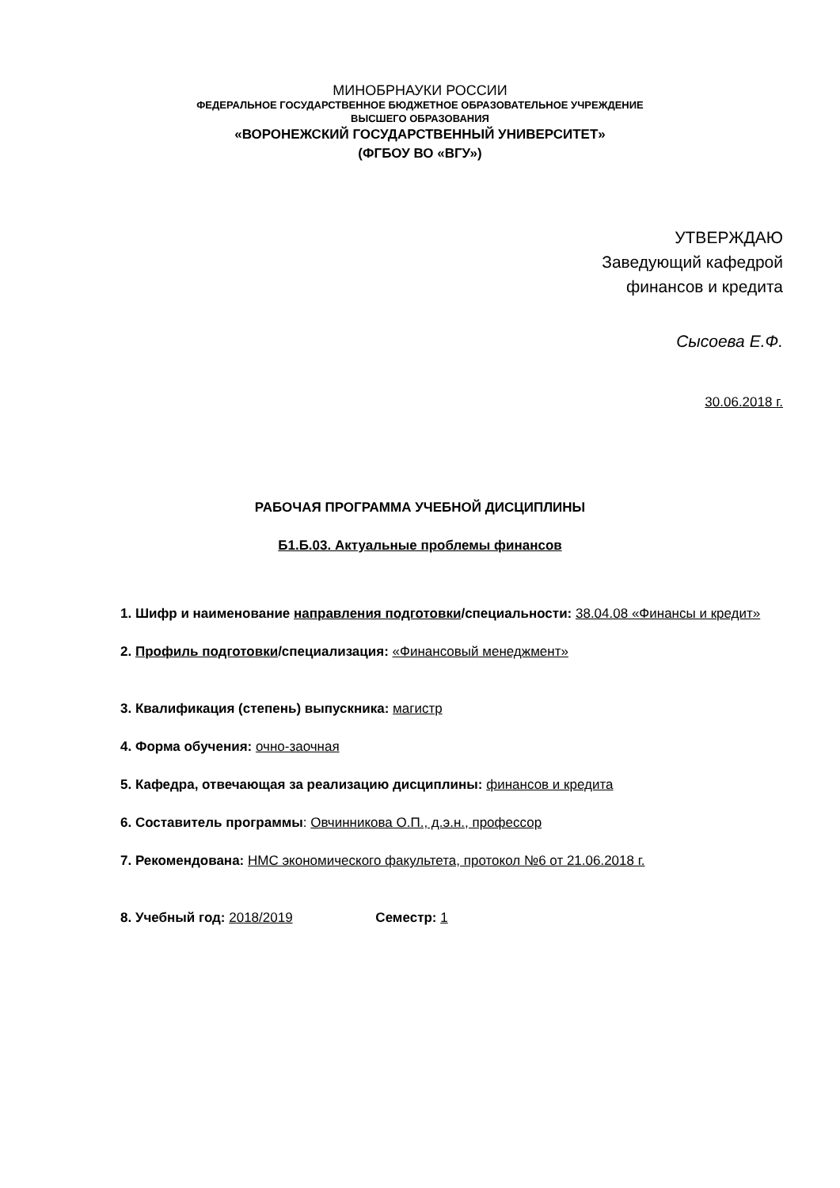МИНОБРНАУКИ РОССИИ
ФЕДЕРАЛЬНОЕ ГОСУДАРСТВЕННОЕ БЮДЖЕТНОЕ ОБРАЗОВАТЕЛЬНОЕ УЧРЕЖДЕНИЕ
ВЫСШЕГО ОБРАЗОВАНИЯ
«ВОРОНЕЖСКИЙ ГОСУДАРСТВЕННЫЙ УНИВЕРСИТЕТ»
(ФГБОУ ВО «ВГУ»)
УТВЕРЖДАЮ
Заведующий кафедрой
финансов и кредита
Сысоева Е.Ф.
30.06.2018 г.
РАБОЧАЯ ПРОГРАММА УЧЕБНОЙ ДИСЦИПЛИНЫ
Б1.Б.03. Актуальные проблемы финансов
1. Шифр и наименование направления подготовки/специальности: 38.04.08 «Финансы и кредит»
2. Профиль подготовки/специализация: «Финансовый менеджмент»
3. Квалификация (степень) выпускника: магистр
4. Форма обучения: очно-заочная
5. Кафедра, отвечающая за реализацию дисциплины: финансов и кредита
6. Составитель программы: Овчинникова О.П., д.э.н., профессор
7. Рекомендована: НМС экономического факультета, протокол №6 от 21.06.2018 г.
8. Учебный год: 2018/2019 Семестр: 1